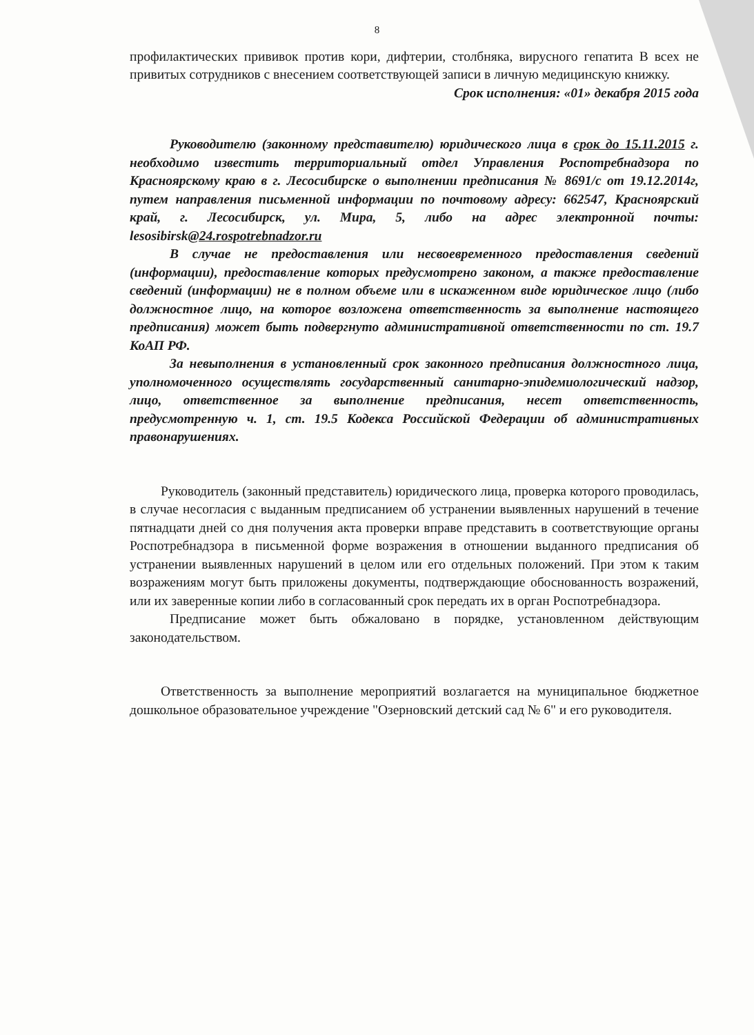8
профилактических прививок против кори, дифтерии, столбняка, вирусного гепатита В всех не привитых сотрудников с внесением соответствующей записи в личную медицинскую книжку.
Срок исполнения: «01» декабря 2015 года
Руководителю (законному представителю) юридического лица в срок до 15.11.2015 г. необходимо известить территориальный отдел Управления Роспотребнадзора по Красноярскому краю в г. Лесосибирске о выполнении предписания № 8691/с от 19.12.2014г, путем направления письменной информации по почтовому адресу: 662547, Красноярский край, г. Лесосибирск, ул. Мира, 5, либо на адрес электронной почты: lesosibirsk@24.rospotrebnadzor.ru
В случае не предоставления или несвоевременного предоставления сведений (информации), предоставление которых предусмотрено законом, а также предоставление сведений (информации) не в полном объеме или в искаженном виде юридическое лицо (либо должностное лицо, на которое возложена ответственность за выполнение настоящего предписания) может быть подвергнуто административной ответственности по ст. 19.7 КоАП РФ.
За невыполнения в установленный срок законного предписания должностного лица, уполномоченного осуществлять государственный санитарно-эпидемиологический надзор, лицо, ответственное за выполнение предписания, несет ответственность, предусмотренную ч. 1, ст. 19.5 Кодекса Российской Федерации об административных правонарушениях.
Руководитель (законный представитель) юридического лица, проверка которого проводилась, в случае несогласия с выданным предписанием об устранении выявленных нарушений в течение пятнадцати дней со дня получения акта проверки вправе представить в соответствующие органы Роспотребнадзора в письменной форме возражения в отношении выданного предписания об устранении выявленных нарушений в целом или его отдельных положений. При этом к таким возражениям могут быть приложены документы, подтверждающие обоснованность возражений, или их заверенные копии либо в согласованный срок передать их в орган Роспотребнадзора.
Предписание может быть обжаловано в порядке, установленном действующим законодательством.
Ответственность за выполнение мероприятий возлагается на муниципальное бюджетное дошкольное образовательное учреждение "Озерновский детский сад № 6" и его руководителя.